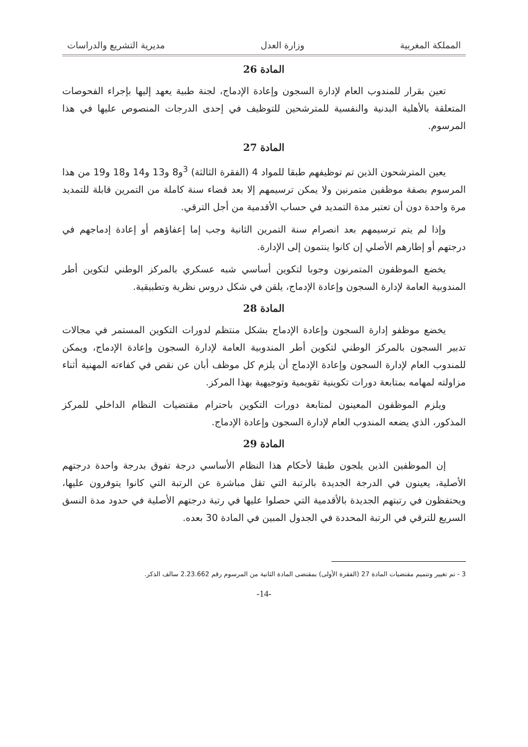المملكة المغربية وزارة العدل مديرية التشريع والدراسات
المادة 26
تعين بقرار للمندوب العام لإدارة السجون وإعادة الإدماج، لجنة طبية يعهد إليها بإجراء الفحوصات المتعلقة بالأهلية البدنية والنفسية للمترشحين للتوظيف في إحدى الدرجات المنصوص عليها في هذا المرسوم.
المادة 27
يعين المترشحون الذين تم توظيفهم طبقا للمواد 4 (الفقرة الثالثة) <sup>3</sup>و8 و13 و14 و18 و19 من هذا المرسوم بصفة موظفين متمرنين ولا يمكن ترسيمهم إلا بعد قضاء سنة كاملة من التمرين قابلة للتمديد مرة واحدة دون أن تعتبر مدة التمديد في حساب الأقدمية من أجل الترقي.
وإذا لم يتم ترسيمهم بعد انصرام سنة التمرين الثانية وجب إما إعفاؤهم أو إعادة إدماجهم في درجتهم أو إطارهم الأصلي إن كانوا ينتمون إلى الإدارة.
يخضع الموظفون المتمرنون وجوبا لتكوين أساسي شبه عسكري بالمركز الوطني لتكوين أطر المندوبية العامة لإدارة السجون وإعادة الإدماج، يلقن في شكل دروس نظرية وتطبيقية.
المادة 28
يخضع موظفو إدارة السجون وإعادة الإدماج بشكل منتظم لدورات التكوين المستمر في مجالات تدبير السجون بالمركز الوطني لتكوين أطر المندوبية العامة لإدارة السجون وإعادة الإدماج، ويمكن للمندوب العام لإدارة السجون وإعادة الإدماج أن يلزم كل موظف أبان عن نقص في كفاءته المهنية أثناء مزاولته لمهامه بمتابعة دورات تكوينية تقويمية وتوجيهية بهذا المركز.
ويلزم الموظفون المعينون لمتابعة دورات التكوين باحترام مقتضيات النظام الداخلي للمركز المذكور، الذي يضعه المندوب العام لإدارة السجون وإعادة الإدماج.
المادة 29
إن الموظفين الذين يلجون طبقا لأحكام هذا النظام الأساسي درجة تفوق بدرجة واحدة درجتهم الأصلية، يعينون في الدرجة الجديدة بالرتبة التي تقل مباشرة عن الرتبة التي كانوا يتوفرون عليها، ويحتفظون في رتبتهم الجديدة بالأقدمية التي حصلوا عليها في رتبة درجتهم الأصلية في حدود مدة النسق السريع للترقي في الرتبة المحددة في الجدول المبين في المادة 30 بعده.
3 - تم تغيير وتتميم مقتضيات المادة 27 (الفقرة الأولى) بمقتضى المادة الثانية من المرسوم رقم 2.23.662 سالف الذكر.
-14-